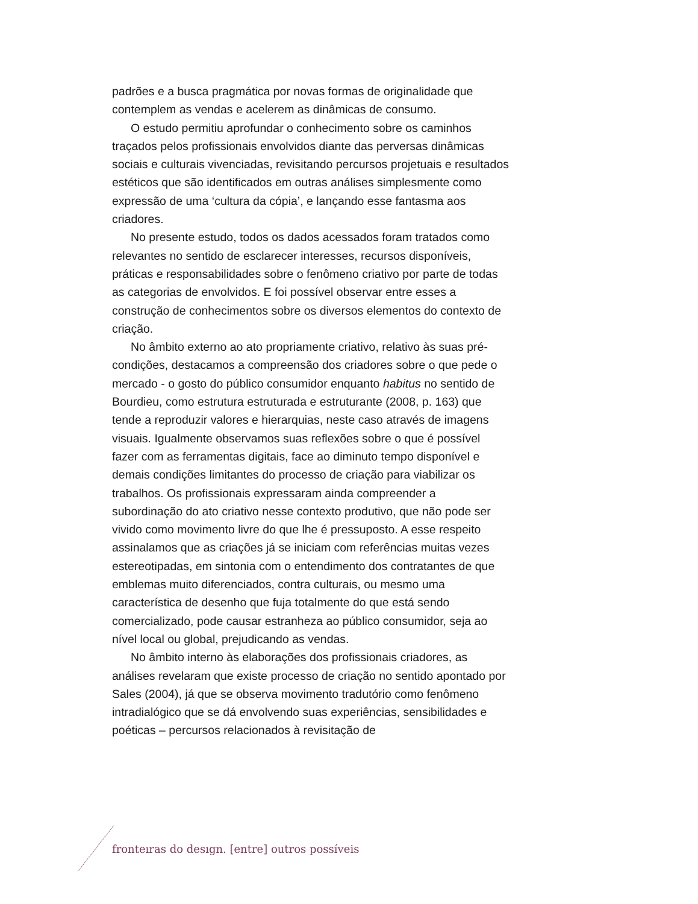padrões e a busca pragmática por novas formas de originalidade que contemplem as vendas e acelerem as dinâmicas de consumo.
O estudo permitiu aprofundar o conhecimento sobre os caminhos traçados pelos profissionais envolvidos diante das perversas dinâmicas sociais e culturais vivenciadas, revisitando percursos projetuais e resultados estéticos que são identificados em outras análises simplesmente como expressão de uma ‘cultura da cópia’, e lançando esse fantasma aos criadores.
No presente estudo, todos os dados acessados foram tratados como relevantes no sentido de esclarecer interesses, recursos disponíveis, práticas e responsabilidades sobre o fenômeno criativo por parte de todas as categorias de envolvidos. E foi possível observar entre esses a construção de conhecimentos sobre os diversos elementos do contexto de criação.
No âmbito externo ao ato propriamente criativo, relativo às suas pré-condições, destacamos a compreensão dos criadores sobre o que pede o mercado - o gosto do público consumidor enquanto habitus no sentido de Bourdieu, como estrutura estruturada e estruturante (2008, p. 163) que tende a reproduzir valores e hierarquias, neste caso através de imagens visuais. Igualmente observamos suas reflexões sobre o que é possível fazer com as ferramentas digitais, face ao diminuto tempo disponível e demais condições limitantes do processo de criação para viabilizar os trabalhos. Os profissionais expressaram ainda compreender a subordinação do ato criativo nesse contexto produtivo, que não pode ser vivido como movimento livre do que lhe é pressuposto. A esse respeito assinalamos que as criações já se iniciam com referências muitas vezes estereotipadas, em sintonia com o entendimento dos contratantes de que emblemas muito diferenciados, contra culturais, ou mesmo uma característica de desenho que fuja totalmente do que está sendo comercializado, pode causar estranheza ao público consumidor, seja ao nível local ou global, prejudicando as vendas.
No âmbito interno às elaborações dos profissionais criadores, as análises revelaram que existe processo de criação no sentido apontado por Sales (2004), já que se observa movimento tradutório como fenômeno intradialógico que se dá envolvendo suas experiências, sensibilidades e poéticas – percursos relacionados à revisitação de
fronteıras do desıgn. [entre] outros possíveis